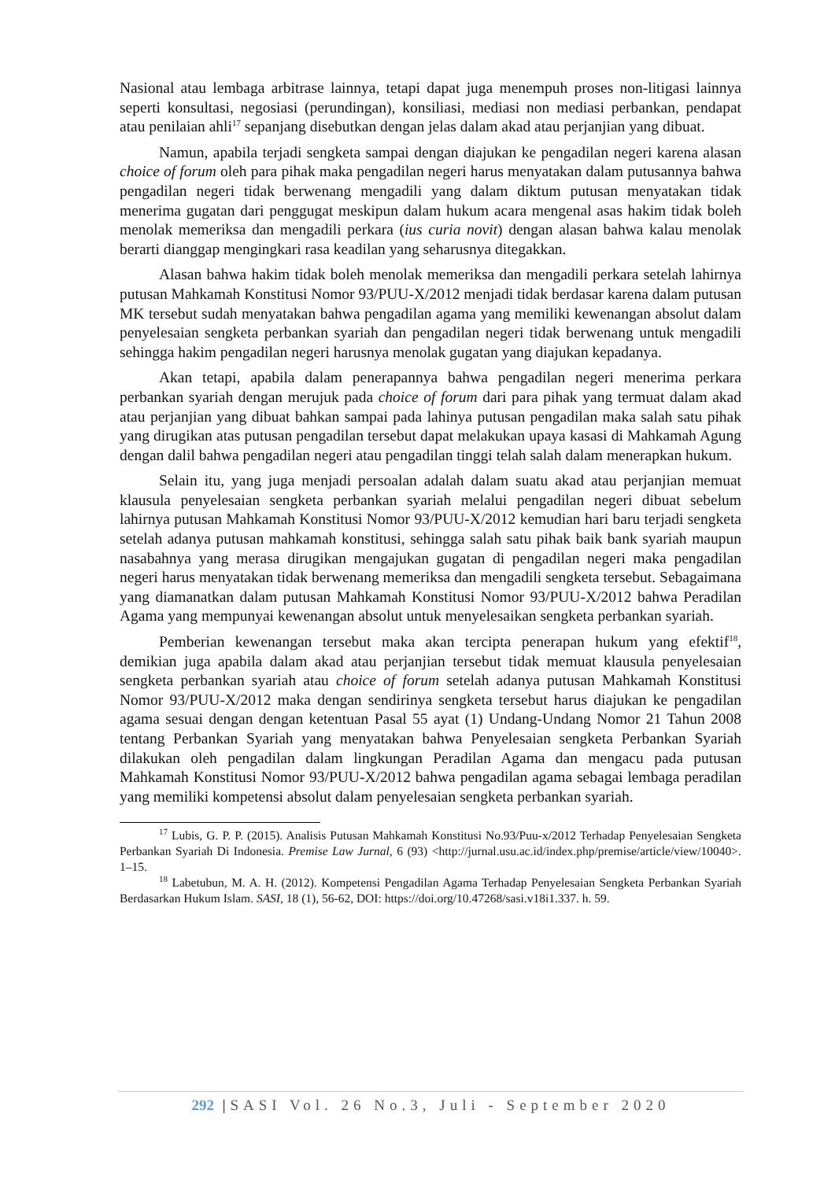Nasional atau lembaga arbitrase lainnya, tetapi dapat juga menempuh proses non-litigasi lainnya seperti konsultasi, negosiasi (perundingan), konsiliasi, mediasi non mediasi perbankan, pendapat atau penilaian ahli<sup>17</sup> sepanjang disebutkan dengan jelas dalam akad atau perjanjian yang dibuat.
Namun, apabila terjadi sengketa sampai dengan diajukan ke pengadilan negeri karena alasan choice of forum oleh para pihak maka pengadilan negeri harus menyatakan dalam putusannya bahwa pengadilan negeri tidak berwenang mengadili yang dalam diktum putusan menyatakan tidak menerima gugatan dari penggugat meskipun dalam hukum acara mengenal asas hakim tidak boleh menolak memeriksa dan mengadili perkara (ius curia novit) dengan alasan bahwa kalau menolak berarti dianggap mengingkari rasa keadilan yang seharusnya ditegakkan.
Alasan bahwa hakim tidak boleh menolak memeriksa dan mengadili perkara setelah lahirnya putusan Mahkamah Konstitusi Nomor 93/PUU-X/2012 menjadi tidak berdasar karena dalam putusan MK tersebut sudah menyatakan bahwa pengadilan agama yang memiliki kewenangan absolut dalam penyelesaian sengketa perbankan syariah dan pengadilan negeri tidak berwenang untuk mengadili sehingga hakim pengadilan negeri harusnya menolak gugatan yang diajukan kepadanya.
Akan tetapi, apabila dalam penerapannya bahwa pengadilan negeri menerima perkara perbankan syariah dengan merujuk pada choice of forum dari para pihak yang termuat dalam akad atau perjanjian yang dibuat bahkan sampai pada lahinya putusan pengadilan maka salah satu pihak yang dirugikan atas putusan pengadilan tersebut dapat melakukan upaya kasasi di Mahkamah Agung dengan dalil bahwa pengadilan negeri atau pengadilan tinggi telah salah dalam menerapkan hukum.
Selain itu, yang juga menjadi persoalan adalah dalam suatu akad atau perjanjian memuat klausula penyelesaian sengketa perbankan syariah melalui pengadilan negeri dibuat sebelum lahirnya putusan Mahkamah Konstitusi Nomor 93/PUU-X/2012 kemudian hari baru terjadi sengketa setelah adanya putusan mahkamah konstitusi, sehingga salah satu pihak baik bank syariah maupun nasabahnya yang merasa dirugikan mengajukan gugatan di pengadilan negeri maka pengadilan negeri harus menyatakan tidak berwenang memeriksa dan mengadili sengketa tersebut. Sebagaimana yang diamanatkan dalam putusan Mahkamah Konstitusi Nomor 93/PUU-X/2012 bahwa Peradilan Agama yang mempunyai kewenangan absolut untuk menyelesaikan sengketa perbankan syariah.
Pemberian kewenangan tersebut maka akan tercipta penerapan hukum yang efektif<sup>18</sup>, demikian juga apabila dalam akad atau perjanjian tersebut tidak memuat klausula penyelesaian sengketa perbankan syariah atau choice of forum setelah adanya putusan Mahkamah Konstitusi Nomor 93/PUU-X/2012 maka dengan sendirinya sengketa tersebut harus diajukan ke pengadilan agama sesuai dengan dengan ketentuan Pasal 55 ayat (1) Undang-Undang Nomor 21 Tahun 2008 tentang Perbankan Syariah yang menyatakan bahwa Penyelesaian sengketa Perbankan Syariah dilakukan oleh pengadilan dalam lingkungan Peradilan Agama dan mengacu pada putusan Mahkamah Konstitusi Nomor 93/PUU-X/2012 bahwa pengadilan agama sebagai lembaga peradilan yang memiliki kompetensi absolut dalam penyelesaian sengketa perbankan syariah.
<sup>17</sup> Lubis, G. P. P. (2015). Analisis Putusan Mahkamah Konstitusi No.93/Puu-x/2012 Terhadap Penyelesaian Sengketa Perbankan Syariah Di Indonesia. Premise Law Jurnal, 6 (93) <http://jurnal.usu.ac.id/index.php/premise/article/view/10040>. 1–15.
<sup>18</sup> Labetubun, M. A. H. (2012). Kompetensi Pengadilan Agama Terhadap Penyelesaian Sengketa Perbankan Syariah Berdasarkan Hukum Islam. SASI, 18 (1), 56-62, DOI: https://doi.org/10.47268/sasi.v18i1.337. h. 59.
292 |SASI Vol. 26 No.3, Juli - September 2020